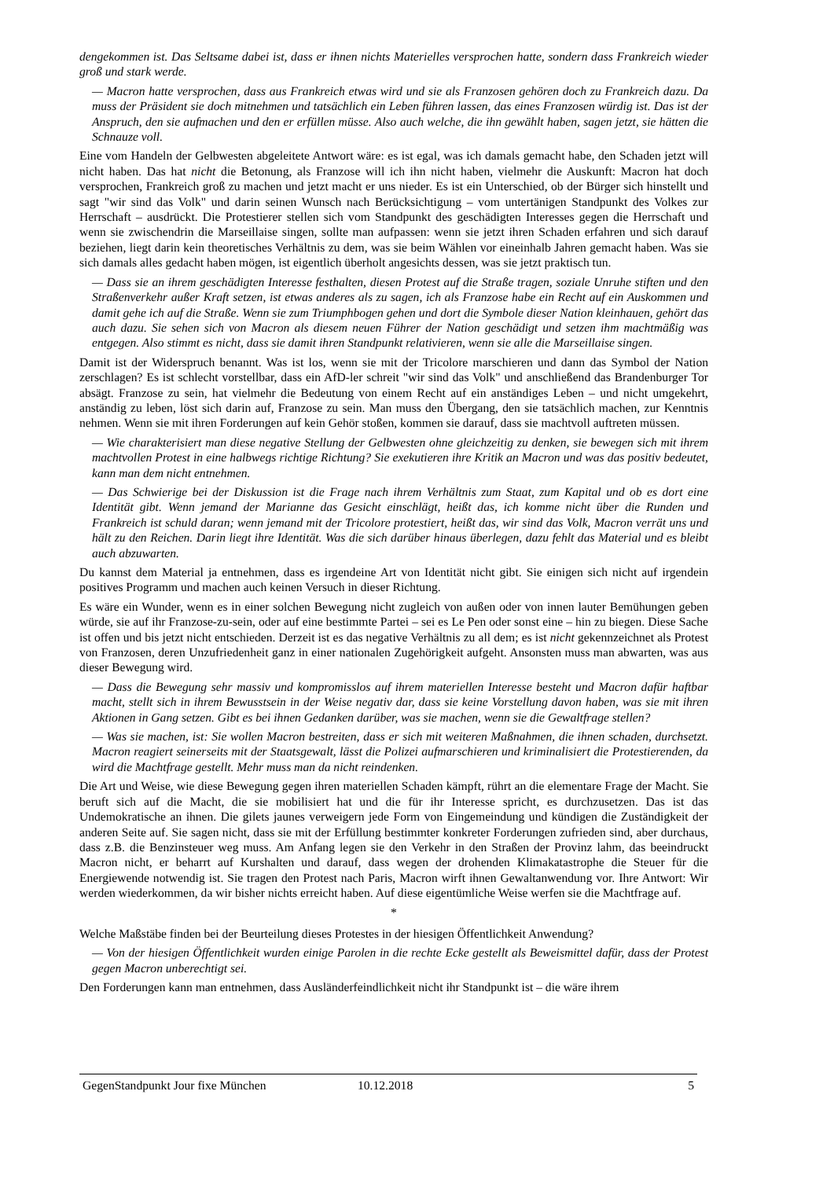dengekommen ist. Das Seltsame dabei ist, dass er ihnen nichts Materielles versprochen hatte, sondern dass Frankreich wieder groß und stark werde.
— Macron hatte versprochen, dass aus Frankreich etwas wird und sie als Franzosen gehören doch zu Frankreich dazu. Da muss der Präsident sie doch mitnehmen und tatsächlich ein Leben führen lassen, das eines Franzosen würdig ist. Das ist der Anspruch, den sie aufmachen und den er erfüllen müsse. Also auch welche, die ihn gewählt haben, sagen jetzt, sie hätten die Schnauze voll.
Eine vom Handeln der Gelbwesten abgeleitete Antwort wäre: es ist egal, was ich damals gemacht habe, den Schaden jetzt will nicht haben. Das hat nicht die Betonung, als Franzose will ich ihn nicht haben, vielmehr die Auskunft: Macron hat doch versprochen, Frankreich groß zu machen und jetzt macht er uns nieder. Es ist ein Unterschied, ob der Bürger sich hinstellt und sagt "wir sind das Volk" und darin seinen Wunsch nach Berücksichtigung – vom untertänigen Standpunkt des Volkes zur Herrschaft – ausdrückt. Die Protestierer stellen sich vom Standpunkt des geschädigten Interesses gegen die Herrschaft und wenn sie zwischendrin die Marseillaise singen, sollte man aufpassen: wenn sie jetzt ihren Schaden erfahren und sich darauf beziehen, liegt darin kein theoretisches Verhältnis zu dem, was sie beim Wählen vor eineinhalb Jahren gemacht haben. Was sie sich damals alles gedacht haben mögen, ist eigentlich überholt angesichts dessen, was sie jetzt praktisch tun.
— Dass sie an ihrem geschädigten Interesse festhalten, diesen Protest auf die Straße tragen, soziale Unruhe stiften und den Straßenverkehr außer Kraft setzen, ist etwas anderes als zu sagen, ich als Franzose habe ein Recht auf ein Auskommen und damit gehe ich auf die Straße. Wenn sie zum Triumphbogen gehen und dort die Symbole dieser Nation kleinhauen, gehört das auch dazu. Sie sehen sich von Macron als diesem neuen Führer der Nation geschädigt und setzen ihm machtmäßig was entgegen. Also stimmt es nicht, dass sie damit ihren Standpunkt relativieren, wenn sie alle die Marseillaise singen.
Damit ist der Widerspruch benannt. Was ist los, wenn sie mit der Tricolore marschieren und dann das Symbol der Nation zerschlagen? Es ist schlecht vorstellbar, dass ein AfD-ler schreit "wir sind das Volk" und anschließend das Brandenburger Tor absägt. Franzose zu sein, hat vielmehr die Bedeutung von einem Recht auf ein anständiges Leben – und nicht umgekehrt, anständig zu leben, löst sich darin auf, Franzose zu sein. Man muss den Übergang, den sie tatsächlich machen, zur Kenntnis nehmen. Wenn sie mit ihren Forderungen auf kein Gehör stoßen, kommen sie darauf, dass sie machtvoll auftreten müssen.
— Wie charakterisiert man diese negative Stellung der Gelbwesten ohne gleichzeitig zu denken, sie bewegen sich mit ihrem machtvollen Protest in eine halbwegs richtige Richtung? Sie exekutieren ihre Kritik an Macron und was das positiv bedeutet, kann man dem nicht entnehmen.
— Das Schwierige bei der Diskussion ist die Frage nach ihrem Verhältnis zum Staat, zum Kapital und ob es dort eine Identität gibt. Wenn jemand der Marianne das Gesicht einschlägt, heißt das, ich komme nicht über die Runden und Frankreich ist schuld daran; wenn jemand mit der Tricolore protestiert, heißt das, wir sind das Volk, Macron verrät uns und hält zu den Reichen. Darin liegt ihre Identität. Was die sich darüber hinaus überlegen, dazu fehlt das Material und es bleibt auch abzuwarten.
Du kannst dem Material ja entnehmen, dass es irgendeine Art von Identität nicht gibt. Sie einigen sich nicht auf irgendein positives Programm und machen auch keinen Versuch in dieser Richtung.
Es wäre ein Wunder, wenn es in einer solchen Bewegung nicht zugleich von außen oder von innen lauter Bemühungen geben würde, sie auf ihr Franzose-zu-sein, oder auf eine bestimmte Partei – sei es Le Pen oder sonst eine – hin zu biegen. Diese Sache ist offen und bis jetzt nicht entschieden. Derzeit ist es das negative Verhältnis zu all dem; es ist nicht gekennzeichnet als Protest von Franzosen, deren Unzufriedenheit ganz in einer nationalen Zugehörigkeit aufgeht. Ansonsten muss man abwarten, was aus dieser Bewegung wird.
— Dass die Bewegung sehr massiv und kompromisslos auf ihrem materiellen Interesse besteht und Macron dafür haftbar macht, stellt sich in ihrem Bewusstsein in der Weise negativ dar, dass sie keine Vorstellung davon haben, was sie mit ihren Aktionen in Gang setzen. Gibt es bei ihnen Gedanken darüber, was sie machen, wenn sie die Gewaltfrage stellen?
— Was sie machen, ist: Sie wollen Macron bestreiten, dass er sich mit weiteren Maßnahmen, die ihnen schaden, durchsetzt. Macron reagiert seinerseits mit der Staatsgewalt, lässt die Polizei aufmarschieren und kriminalisiert die Protestierenden, da wird die Machtfrage gestellt. Mehr muss man da nicht reindenken.
Die Art und Weise, wie diese Bewegung gegen ihren materiellen Schaden kämpft, rührt an die elementare Frage der Macht. Sie beruft sich auf die Macht, die sie mobilisiert hat und die für ihr Interesse spricht, es durchzusetzen. Das ist das Undemokratische an ihnen. Die gilets jaunes verweigern jede Form von Eingemeindung und kündigen die Zuständigkeit der anderen Seite auf. Sie sagen nicht, dass sie mit der Erfüllung bestimmter konkreter Forderungen zufrieden sind, aber durchaus, dass z.B. die Benzinsteuer weg muss. Am Anfang legen sie den Verkehr in den Straßen der Provinz lahm, das beeindruckt Macron nicht, er beharrt auf Kurshalten und darauf, dass wegen der drohenden Klimakatastrophe die Steuer für die Energiewende notwendig ist. Sie tragen den Protest nach Paris, Macron wirft ihnen Gewaltanwendung vor. Ihre Antwort: Wir werden wiederkommen, da wir bisher nichts erreicht haben. Auf diese eigentümliche Weise werfen sie die Machtfrage auf.
*
Welche Maßstäbe finden bei der Beurteilung dieses Protestes in der hiesigen Öffentlichkeit Anwendung?
— Von der hiesigen Öffentlichkeit wurden einige Parolen in die rechte Ecke gestellt als Beweismittel dafür, dass der Protest gegen Macron unberechtigt sei.
Den Forderungen kann man entnehmen, dass Ausländerfeindlichkeit nicht ihr Standpunkt ist – die wäre ihrem
GegenStandpunkt Jour fixe München 10.12.2018 5